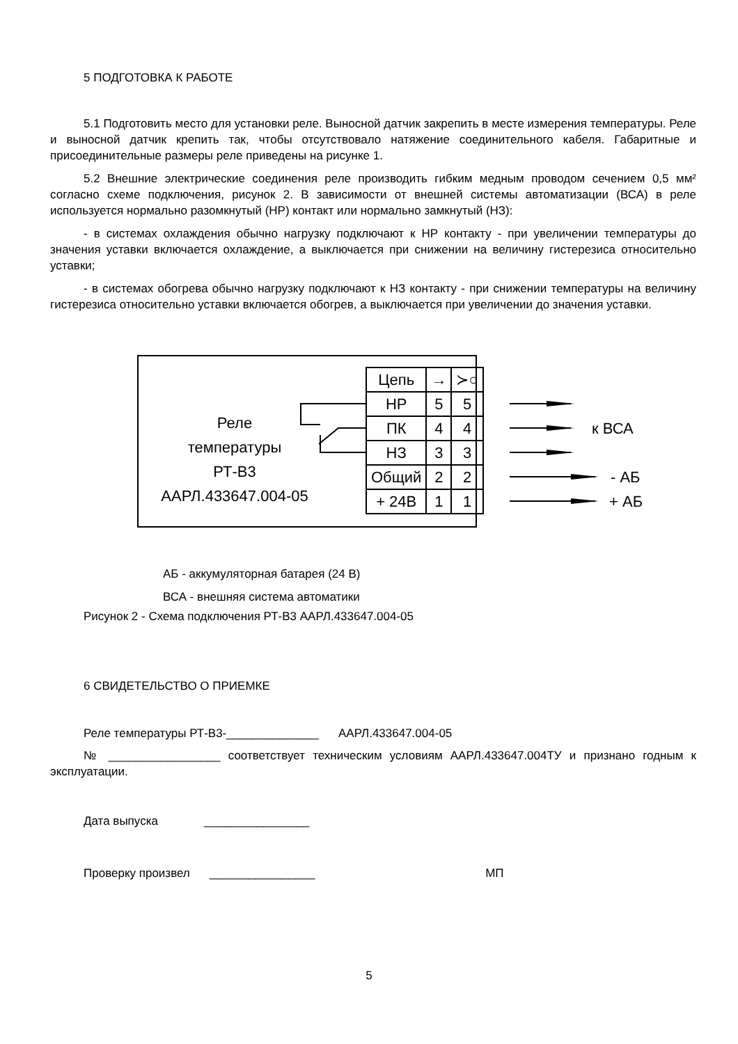5 ПОДГОТОВКА К РАБОТЕ
5.1 Подготовить место для установки реле. Выносной датчик закрепить в месте измерения температуры. Реле и выносной датчик крепить так, чтобы отсутствовало натяжение соединительного кабеля. Габаритные и присоединительные размеры реле приведены на рисунке 1.
5.2 Внешние электрические соединения реле производить гибким медным проводом сечением 0,5 мм² согласно схеме подключения, рисунок 2. В зависимости от внешней системы автоматизации (ВСА) в реле используется нормально разомкнутый (НР) контакт или нормально замкнутый (НЗ):
- в системах охлаждения обычно нагрузку подключают к НР контакту - при увеличении температуры до значения уставки включается охлаждение, а выключается при снижении на величину гистерезиса относительно уставки;
- в системах обогрева обычно нагрузку подключают к НЗ контакту - при снижении температуры на величину гистерезиса относительно уставки включается обогрев, а выключается при увеличении до значения уставки.
Реле
температуры
РТ-В3
ААРЛ.433647.004-05
| Цепь | → | ≻○ |
| --- | --- | --- |
| НР | 5 | 5 |
| ПК | 4 | 4 |
| НЗ | 3 | 3 |
| Общий | 2 | 2 |
| + 24В | 1 | 1 |
к ВСА
- АБ
+ АБ
АБ - аккумуляторная батарея (24 В)
ВСА - внешняя система автоматики
Рисунок 2 - Схема подключения РТ-В3 ААРЛ.433647.004-05
6 СВИДЕТЕЛЬСТВО О ПРИЕМКЕ
Реле температуры РТ-В3-______________ ААРЛ.433647.004-05
№ _________________ соответствует техническим условиям ААРЛ.433647.004ТУ и признано годным к эксплуатации.
Дата выпуска ________________
Проверку произвел ________________ МП
5